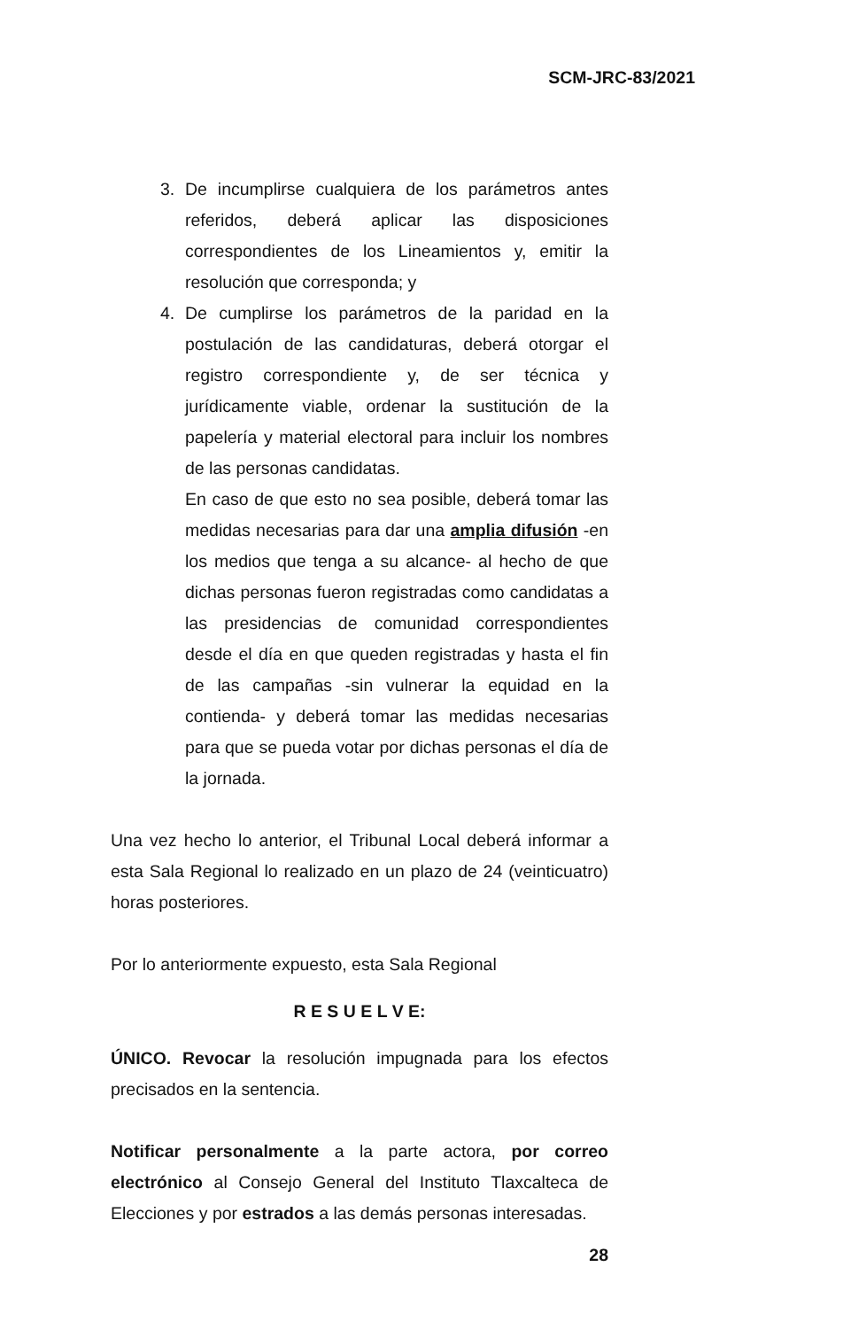SCM-JRC-83/2021
3. De incumplirse cualquiera de los parámetros antes referidos, deberá aplicar las disposiciones correspondientes de los Lineamientos y, emitir la resolución que corresponda; y
4. De cumplirse los parámetros de la paridad en la postulación de las candidaturas, deberá otorgar el registro correspondiente y, de ser técnica y jurídicamente viable, ordenar la sustitución de la papelería y material electoral para incluir los nombres de las personas candidatas.
En caso de que esto no sea posible, deberá tomar las medidas necesarias para dar una amplia difusión -en los medios que tenga a su alcance- al hecho de que dichas personas fueron registradas como candidatas a las presidencias de comunidad correspondientes desde el día en que queden registradas y hasta el fin de las campañas -sin vulnerar la equidad en la contienda- y deberá tomar las medidas necesarias para que se pueda votar por dichas personas el día de la jornada.
Una vez hecho lo anterior, el Tribunal Local deberá informar a esta Sala Regional lo realizado en un plazo de 24 (veinticuatro) horas posteriores.
Por lo anteriormente expuesto, esta Sala Regional
R E S U E L V E:
ÚNICO. Revocar la resolución impugnada para los efectos precisados en la sentencia.
Notificar personalmente a la parte actora, por correo electrónico al Consejo General del Instituto Tlaxcalteca de Elecciones y por estrados a las demás personas interesadas.
28